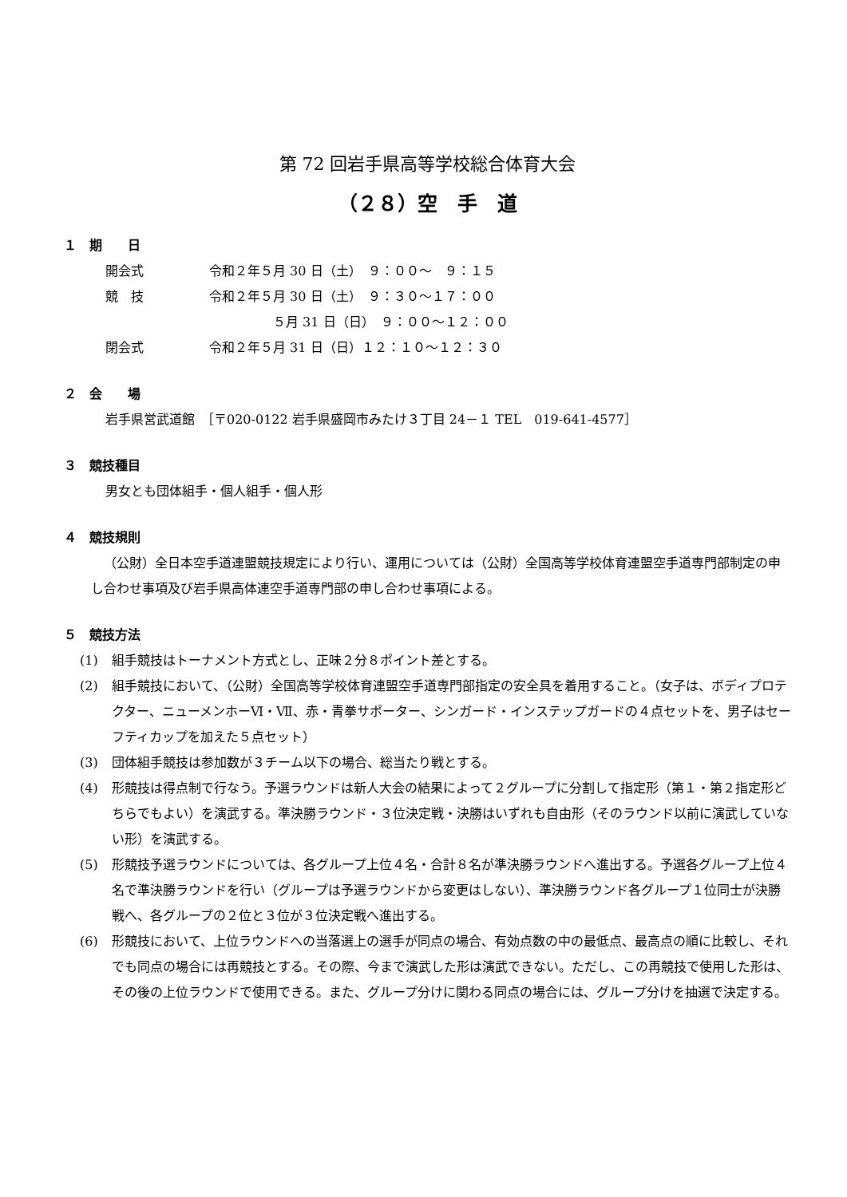第 72 回岩手県高等学校総合体育大会
（２８）空　手　道
１　期　　日
| 開会式 | 令和２年５月 30 日（土） ９：００～ ９：１５ |
| 競 技 | 令和２年５月 30 日（土） ９：３０～１７：００ |
| | ５月 31 日（日） ９：００～１２：００ |
| 閉会式 | 令和２年５月 31 日（日）１２：１０～１２：３０ |
２　会　　場
岩手県営武道館　［〒020-0122 岩手県盛岡市みたけ３丁目 24－１ TEL　019-641-4577］
３　競技種目
男女とも団体組手・個人組手・個人形
４　競技規則
（公財）全日本空手道連盟競技規定により行い、運用については（公財）全国高等学校体育連盟空手道専門部制定の申し合わせ事項及び岩手県高体連空手道専門部の申し合わせ事項による。
５　競技方法
(1) 組手競技はトーナメント方式とし、正味２分８ポイント差とする。
(2) 組手競技において、（公財）全国高等学校体育連盟空手道専門部指定の安全具を着用すること。（女子は、ボディプロテクター、ニューメンホーⅥ・Ⅶ、赤・青拳サポーター、シンガード・インステップガードの４点セットを、男子はセーフティカップを加えた５点セット）
(3) 団体組手競技は参加数が３チーム以下の場合、総当たり戦とする。
(4) 形競技は得点制で行なう。予選ラウンドは新人大会の結果によって２グループに分割して指定形（第１・第２指定形どちらでもよい）を演武する。準決勝ラウンド・３位決定戦・決勝はいずれも自由形（そのラウンド以前に演武していない形）を演武する。
(5) 形競技予選ラウンドについては、各グループ上位４名・合計８名が準決勝ラウンドへ進出する。予選各グループ上位４名で準決勝ラウンドを行い（グループは予選ラウンドから変更はしない）、準決勝ラウンド各グループ１位同士が決勝戦へ、各グループの２位と３位が３位決定戦へ進出する。
(6) 形競技において、上位ラウンドへの当落選上の選手が同点の場合、有効点数の中の最低点、最高点の順に比較し、それでも同点の場合には再競技とする。その際、今まで演武した形は演武できない。ただし、この再競技で使用した形は、その後の上位ラウンドで使用できる。また、グループ分けに関わる同点の場合には、グループ分けを抽選で決定する。